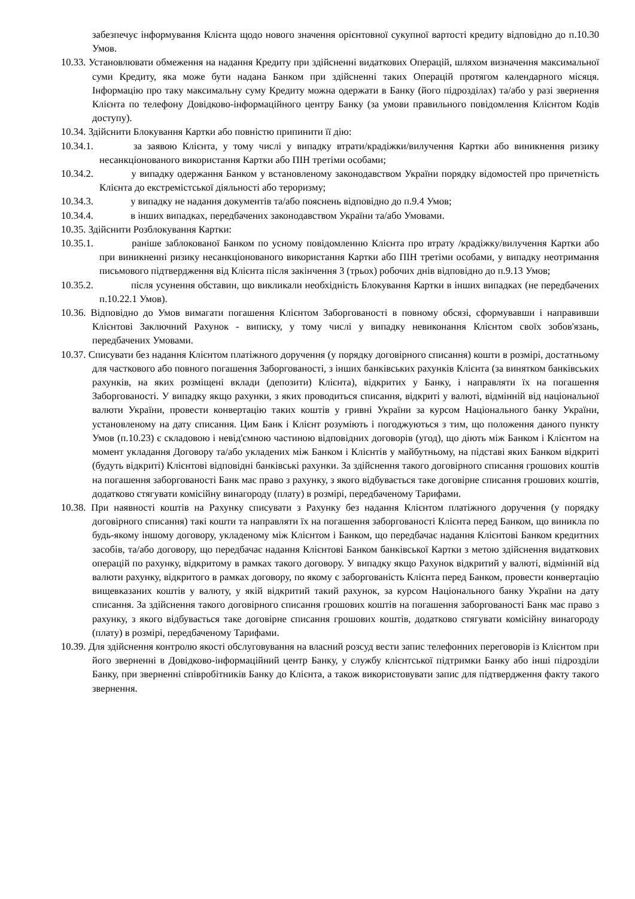забезпечує інформування Клієнта щодо нового значення орієнтовної сукупної вартості кредиту відповідно до п.10.30 Умов.
10.33. Установлювати обмеження на надання Кредиту при здійсненні видаткових Операцій, шляхом визначення максимальної суми Кредиту, яка може бути надана Банком при здійсненні таких Операцій протягом календарного місяця. Інформацію про таку максимальну суму Кредиту можна одержати в Банку (його підрозділах) та/або у разі звернення Клієнта по телефону Довідково-інформаційного центру Банку (за умови правильного повідомлення Клієнтом Кодів доступу).
10.34. Здійснити Блокування Картки або повністю припинити її дію:
10.34.1. за заявою Клієнта, у тому числі у випадку втрати/крадіжки/вилучення Картки або виникнення ризику несанкціонованого використання Картки або ПІН третіми особами;
10.34.2. у випадку одержання Банком у встановленому законодавством України порядку відомостей про причетність Клієнта до екстремістської діяльності або тероризму;
10.34.3. у випадку не надання документів та/або пояснень відповідно до п.9.4 Умов;
10.34.4. в інших випадках, передбачених законодавством України та/або Умовами.
10.35. Здійснити Розблокування Картки:
10.35.1. раніше заблокованої Банком по усному повідомленню Клієнта про втрату /крадіжку/вилучення Картки або при виникненні ризику несанкціонованого використання Картки або ПІН третіми особами, у випадку неотримання письмового підтвердження від Клієнта після закінчення 3 (трьох) робочих днів відповідно до п.9.13 Умов;
10.35.2. після усунення обставин, що викликали необхідність Блокування Картки в інших випадках (не передбачених п.10.22.1 Умов).
10.36. Відповідно до Умов вимагати погашення Клієнтом Заборгованості в повному обсязі, сформувавши і направивши Клієнтові Заключний Рахунок - виписку, у тому числі у випадку невиконання Клієнтом своїх зобов'язань, передбачених Умовами.
10.37. Списувати без надання Клієнтом платіжного доручення (у порядку договірного списання) кошти в розмірі, достатньому для часткового або повного погашення Заборгованості, з інших банківських рахунків Клієнта (за винятком банківських рахунків, на яких розміщені вклади (депозити) Клієнта), відкритих у Банку, і направляти їх на погашення Заборгованості. У випадку якщо рахунки, з яких проводиться списання, відкриті у валюті, відмінній від національної валюти України, провести конвертацію таких коштів у гривні України за курсом Національного банку України, установленому на дату списання. Цим Банк і Клієнт розуміють і погоджуються з тим, що положення даного пункту Умов (п.10.23) є складовою і невід'ємною частиною відповідних договорів (угод), що діють між Банком і Клієнтом на момент укладання Договору та/або укладених між Банком і Клієнтів у майбутньому, на підставі яких Банком відкриті (будуть відкриті) Клієнтові відповідні банківські рахунки. За здійснення такого договірного списання грошових коштів на погашення заборгованості Банк має право з рахунку, з якого відбувається таке договірне списання грошових коштів, додатково стягувати комісійну винагороду (плату) в розмірі, передбаченому Тарифами.
10.38. При наявності коштів на Рахунку списувати з Рахунку без надання Клієнтом платіжного доручення (у порядку договірного списання) такі кошти та направляти їх на погашення заборгованості Клієнта перед Банком, що виникла по будь-якому іншому договору, укладеному між Клієнтом і Банком, що передбачає надання Клієнтові Банком кредитних засобів, та/або договору, що передбачає надання Клієнтові Банком банківської Картки з метою здійснення видаткових операцій по рахунку, відкритому в рамках такого договору. У випадку якщо Рахунок відкритий у валюті, відмінній від валюти рахунку, відкритого в рамках договору, по якому є заборгованість Клієнта перед Банком, провести конвертацію вищевказаних коштів у валюту, у якій відкритий такий рахунок, за курсом Національного банку України на дату списання. За здійснення такого договірного списання грошових коштів на погашення заборгованості Банк має право з рахунку, з якого відбувається таке договірне списання грошових коштів, додатково стягувати комісійну винагороду (плату) в розмірі, передбаченому Тарифами.
10.39. Для здійснення контролю якості обслуговування на власний розсуд вести запис телефонних переговорів із Клієнтом при його зверненні в Довідково-інформаційний центр Банку, у службу клієнтської підтримки Банку або інші підрозділи Банку, при зверненні співробітників Банку до Клієнта, а також використовувати запис для підтвердження факту такого звернення.